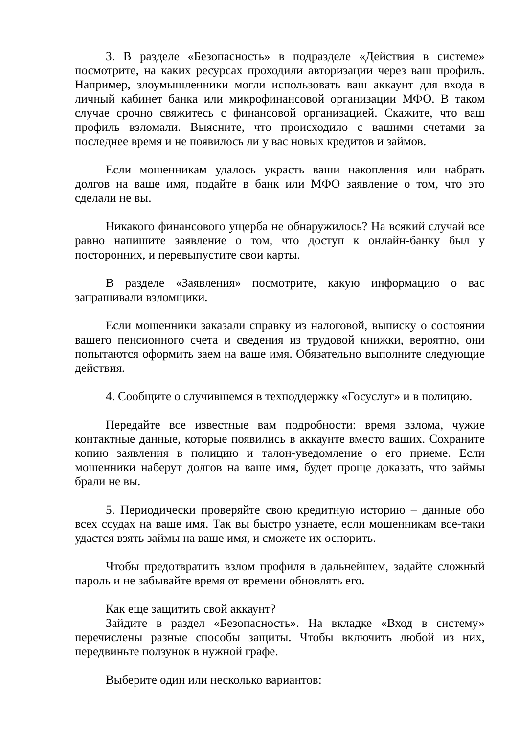3. В разделе «Безопасность» в подразделе «Действия в системе» посмотрите, на каких ресурсах проходили авторизации через ваш профиль. Например, злоумышленники могли использовать ваш аккаунт для входа в личный кабинет банка или микрофинансовой организации МФО. В таком случае срочно свяжитесь с финансовой организацией. Скажите, что ваш профиль взломали. Выясните, что происходило с вашими счетами за последнее время и не появилось ли у вас новых кредитов и займов.
Если мошенникам удалось украсть ваши накопления или набрать долгов на ваше имя, подайте в банк или МФО заявление о том, что это сделали не вы.
Никакого финансового ущерба не обнаружилось? На всякий случай все равно напишите заявление о том, что доступ к онлайн-банку был у посторонних, и перевыпустите свои карты.
В разделе «Заявления» посмотрите, какую информацию о вас запрашивали взломщики.
Если мошенники заказали справку из налоговой, выписку о состоянии вашего пенсионного счета и сведения из трудовой книжки, вероятно, они попытаются оформить заем на ваше имя. Обязательно выполните следующие действия.
4. Сообщите о случившемся в техподдержку «Госуслуг» и в полицию.
Передайте все известные вам подробности: время взлома, чужие контактные данные, которые появились в аккаунте вместо ваших. Сохраните копию заявления в полицию и талон-уведомление о его приеме. Если мошенники наберут долгов на ваше имя, будет проще доказать, что займы брали не вы.
5. Периодически проверяйте свою кредитную историю – данные обо всех ссудах на ваше имя. Так вы быстро узнаете, если мошенникам все-таки удастся взять займы на ваше имя, и сможете их оспорить.
Чтобы предотвратить взлом профиля в дальнейшем, задайте сложный пароль и не забывайте время от времени обновлять его.
Как еще защитить свой аккаунт?
Зайдите в раздел «Безопасность». На вкладке «Вход в систему» перечислены разные способы защиты. Чтобы включить любой из них, передвиньте ползунок в нужной графе.
Выберите один или несколько вариантов: